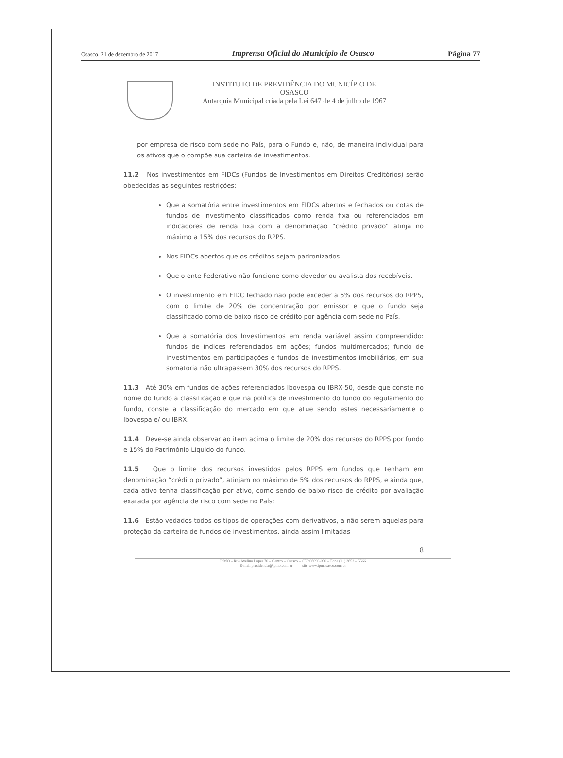Osasco, 21 de dezembro de 2017 Imprensa Oficial do Município de Osasco Página 77
INSTITUTO DE PREVIDÊNCIA DO MUNICÍPIO DE
OSASCO
Autarquia Municipal criada pela Lei 647 de 4 de julho de 1967
por empresa de risco com sede no País, para o Fundo e, não, de maneira individual para os ativos que o compõe sua carteira de investimentos.
11.2 Nos investimentos em FIDCs (Fundos de Investimentos em Direitos Creditórios) serão obedecidas as seguintes restrições:
Que a somatória entre investimentos em FIDCs abertos e fechados ou cotas de fundos de investimento classificados como renda fixa ou referenciados em indicadores de renda fixa com a denominação “crédito privado” atinja no máximo a 15% dos recursos do RPPS.
Nos FIDCs abertos que os créditos sejam padronizados.
Que o ente Federativo não funcione como devedor ou avalista dos recebíveis.
O investimento em FIDC fechado não pode exceder a 5% dos recursos do RPPS, com o limite de 20% de concentração por emissor e que o fundo seja classificado como de baixo risco de crédito por agência com sede no País.
Que a somatória dos Investimentos em renda variável assim compreendido: fundos de índices referenciados em ações; fundos multimercados; fundo de investimentos em participações e fundos de investimentos imobiliários, em sua somatória não ultrapassem 30% dos recursos do RPPS.
11.3 Até 30% em fundos de ações referenciados Ibovespa ou IBRX-50, desde que conste no nome do fundo a classificação e que na política de investimento do fundo do regulamento do fundo, conste a classificação do mercado em que atue sendo estes necessariamente o Ibovespa e/ ou IBRX.
11.4 Deve-se ainda observar ao item acima o limite de 20% dos recursos do RPPS por fundo e 15% do Patrimônio Líquido do fundo.
11.5 Que o limite dos recursos investidos pelos RPPS em fundos que tenham em denominação “crédito privado”, atinjam no máximo de 5% dos recursos do RPPS, e ainda que, cada ativo tenha classificação por ativo, como sendo de baixo risco de crédito por avaliação exarada por agência de risco com sede no País;
11.6 Estão vedados todos os tipos de operações com derivativos, a não serem aquelas para proteção da carteira de fundos de investimentos, ainda assim limitadas
8
IPMO – Rua Avelino Lopes 70 – Centro – Osasco – CEP 06090-030 – Fone (11) 3652 – 5566
E-mail presidencia@ipmo.com.br site www.ipmosasco.com.br